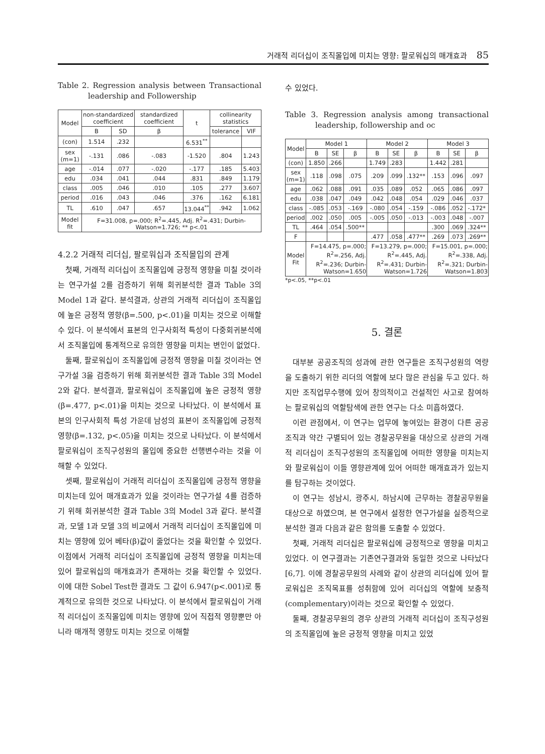거래적 리더십이 조직몰입에 미치는 영향: 팔로워십의 매개효과 85
Table 2. Regression analysis between Transactional leadership and Followership
| Model | non-standardized coefficient | | standardized coefficient | t | collinearity statistics | |
| --- | --- | --- | --- | --- | --- | --- |
| | B | SD | β | | tolerance | VIF |
| (con) | 1.514 | .232 | | 6.531<sup>**</sup> | | |
| sex (m=1) | -.131 | .086 | -.083 | -1.520 | .804 | 1.243 |
| age | -.014 | .077 | -.020 | -.177 | .185 | 5.403 |
| edu | .034 | .041 | .044 | .831 | .849 | 1.179 |
| class | .005 | .046 | .010 | .105 | .277 | 3.607 |
| period | .016 | .043 | .046 | .376 | .162 | 6.181 |
| TL | .610 | .047 | .657 | 13.044<sup>**</sup> | .942 | 1.062 |
| Model fit | F=31.008, p=.000; R<sup>2</sup>=.445, Adj. R<sup>2</sup>=.431; Durbin-Watson=1.726; ** p<.01 | | | | | |
4.2.2 거래적 리더십, 팔로워십과 조직몰입의 관계
첫째, 거래적 리더십이 조직몰입에 긍정적 영향을 미칠 것이라는 연구가설 2를 검증하기 위해 회귀분석한 결과 Table 3의 Model 1과 같다. 분석결과, 상관의 거래적 리더십이 조직몰입에 높은 긍정적 영향(β=.500, p<.01)을 미치는 것으로 이해할 수 있다. 이 분석에서 표본의 인구사회적 특성이 다중회귀분석에서 조직몰입에 통계적으로 유의한 영향을 미치는 변인이 없었다.
둘째, 팔로워십이 조직몰입에 긍정적 영향을 미칠 것이라는 연구가설 3을 검증하기 위해 회귀분석한 결과 Table 3의 Model 2와 같다. 분석결과, 팔로워십이 조직몰입에 높은 긍정적 영향(β=.477, p<.01)을 미치는 것으로 나타났다. 이 분석에서 표본의 인구사회적 특성 가운데 남성의 표본이 조직몰입에 긍정적 영향(β=.132, p<.05)을 미치는 것으로 나타났다. 이 분석에서 팔로워십이 조직구성원의 몰입에 중요한 선행변수라는 것을 이해할 수 있었다.
셋째, 팔로워십이 거래적 리더십이 조직몰입에 긍정적 영향을 미치는데 있어 매개효과가 있을 것이라는 연구가설 4를 검증하기 위해 회귀분석한 결과 Table 3의 Model 3과 같다. 분석결과, 모델 1과 모델 3의 비교에서 거래적 리더십이 조직몰입에 미치는 영향에 있어 베타(β)값이 줄었다는 것을 확인할 수 있었다. 이점에서 거래적 리더십이 조직몰입에 긍정적 영향을 미치는데 있어 팔로워십의 매개효과가 존재하는 것을 확인할 수 있었다. 이에 대한 Sobel Test한 결과도 그 값이 6.947(p<.001)로 통계적으로 유의한 것으로 나타났다. 이 분석에서 팔로워십이 거래적 리더십이 조직몰입에 미치는 영향에 있어 직접적 영향뿐만 아니라 매개적 영향도 미치는 것으로 이해할
수 있었다.
Table 3. Regression analysis among transactional leadership, followership and oc
| Model | Model 1 | | | Model 2 | | | Model 3 | | |
| --- | --- | --- | --- | --- | --- | --- | --- | --- | --- |
| | B | SE | β | B | SE | β | B | SE | β |
| (con) | 1.850 | .266 | | 1.749 | .283 | | 1.442 | .281 | |
| sex (m=1) | .118 | .098 | .075 | .209 | .099 | .132** | .153 | .096 | .097 |
| age | .062 | .088 | .091 | .035 | .089 | .052 | .065 | .086 | .097 |
| edu | .038 | .047 | .049 | .042 | .048 | .054 | .029 | .046 | .037 |
| class | -.085 | .053 | -.169 | -.080 | .054 | -.159 | -.086 | .052 | -.172* |
| period | .002 | .050 | .005 | -.005 | .050 | -.013 | -.003 | .048 | -.007 |
| TL | .464 | .054 | .500** | | | | .300 | .069 | .324** |
| F | | | | .477 | .058 | .477** | .269 | .073 | .269** |
| Model Fit | F=14.475, p=.000; R<sup>2</sup>=.256, Adj. R<sup>2</sup>=.236; Durbin-Watson=1.650 | | | F=13.279, p=.000; R<sup>2</sup>=.445, Adj. R<sup>2</sup>=.431; Durbin-Watson=1.726 | | | F=15.001, p=.000; R<sup>2</sup>=.338, Adj. R<sup>2</sup>=.321; Durbin-Watson=1.803 | | |
*p<.05, **p<.01
5. 결론
대부분 공공조직의 성과에 관한 연구들은 조직구성원의 역량을 도출하기 위한 리더의 역할에 보다 많은 관심을 두고 있다. 하지만 조직업무수행에 있어 창의적이고 건설적인 사고로 참여하는 팔로워십의 역할탐색에 관한 연구는 다소 미흡하였다.
이런 관점에서, 이 연구는 업무에 놓여있는 환경이 다른 공공조직과 약간 구별되어 있는 경찰공무원을 대상으로 상관의 거래적 리더십이 조직구성원의 조직몰입에 어떠한 영향을 미치는지와 팔로워십이 이들 영향관계에 있어 어떠한 매개효과가 있는지를 탐구하는 것이었다.
이 연구는 성남시, 광주시, 하남시에 근무하는 경찰공무원을 대상으로 하였으며, 본 연구에서 설정한 연구가설을 실증적으로 분석한 결과 다음과 같은 함의를 도출할 수 있었다.
첫째, 거래적 리더십은 팔로워십에 긍정적으로 영향을 미치고 있었다. 이 연구결과는 기존연구결과와 동일한 것으로 나타났다[6,7]. 이에 경찰공무원의 사례와 같이 상관의 리더십에 있어 팔로워십은 조직목표를 성취함에 있어 리더십의 역할에 보충적(complementary)이라는 것으로 확인할 수 있었다.
둘째, 경찰공무원의 경우 상관의 거래적 리더십이 조직구성원의 조직몰입에 높은 긍정적 영향을 미치고 있었